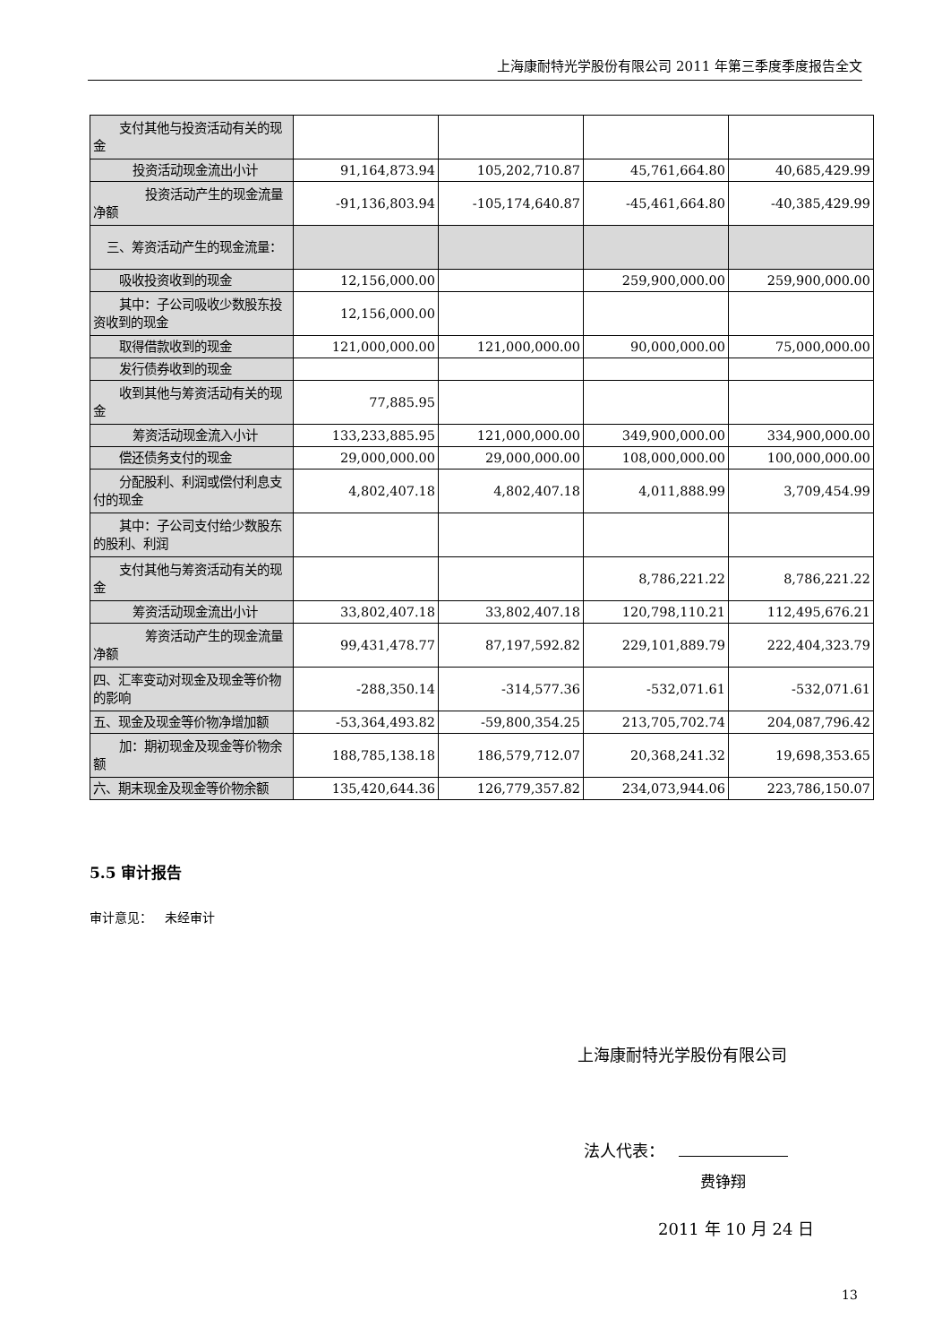上海康耐特光学股份有限公司 2011 年第三季度季度报告全文
| 支付其他与投资活动有关的现金 | | | | |
| 投资活动现金流出小计 | 91,164,873.94 | 105,202,710.87 | 45,761,664.80 | 40,685,429.99 |
| 投资活动产生的现金流量净额 | -91,136,803.94 | -105,174,640.87 | -45,461,664.80 | -40,385,429.99 |
| 三、筹资活动产生的现金流量： | | | | |
| 吸收投资收到的现金 | 12,156,000.00 | | 259,900,000.00 | 259,900,000.00 |
| 其中：子公司吸收少数股东投资收到的现金 | 12,156,000.00 | | | |
| 取得借款收到的现金 | 121,000,000.00 | 121,000,000.00 | 90,000,000.00 | 75,000,000.00 |
| 发行债券收到的现金 | | | | |
| 收到其他与筹资活动有关的现金 | 77,885.95 | | | |
| 筹资活动现金流入小计 | 133,233,885.95 | 121,000,000.00 | 349,900,000.00 | 334,900,000.00 |
| 偿还债务支付的现金 | 29,000,000.00 | 29,000,000.00 | 108,000,000.00 | 100,000,000.00 |
| 分配股利、利润或偿付利息支付的现金 | 4,802,407.18 | 4,802,407.18 | 4,011,888.99 | 3,709,454.99 |
| 其中：子公司支付给少数股东的股利、利润 | | | | |
| 支付其他与筹资活动有关的现金 | | | 8,786,221.22 | 8,786,221.22 |
| 筹资活动现金流出小计 | 33,802,407.18 | 33,802,407.18 | 120,798,110.21 | 112,495,676.21 |
| 筹资活动产生的现金流量净额 | 99,431,478.77 | 87,197,592.82 | 229,101,889.79 | 222,404,323.79 |
| 四、汇率变动对现金及现金等价物的影响 | -288,350.14 | -314,577.36 | -532,071.61 | -532,071.61 |
| 五、现金及现金等价物净增加额 | -53,364,493.82 | -59,800,354.25 | 213,705,702.74 | 204,087,796.42 |
| 加：期初现金及现金等价物余额 | 188,785,138.18 | 186,579,712.07 | 20,368,241.32 | 19,698,353.65 |
| 六、期末现金及现金等价物余额 | 135,420,644.36 | 126,779,357.82 | 234,073,944.06 | 223,786,150.07 |
5.5 审计报告
审计意见： 未经审计
上海康耐特光学股份有限公司
法人代表：
费铮翔
2011 年 10 月 24 日
13